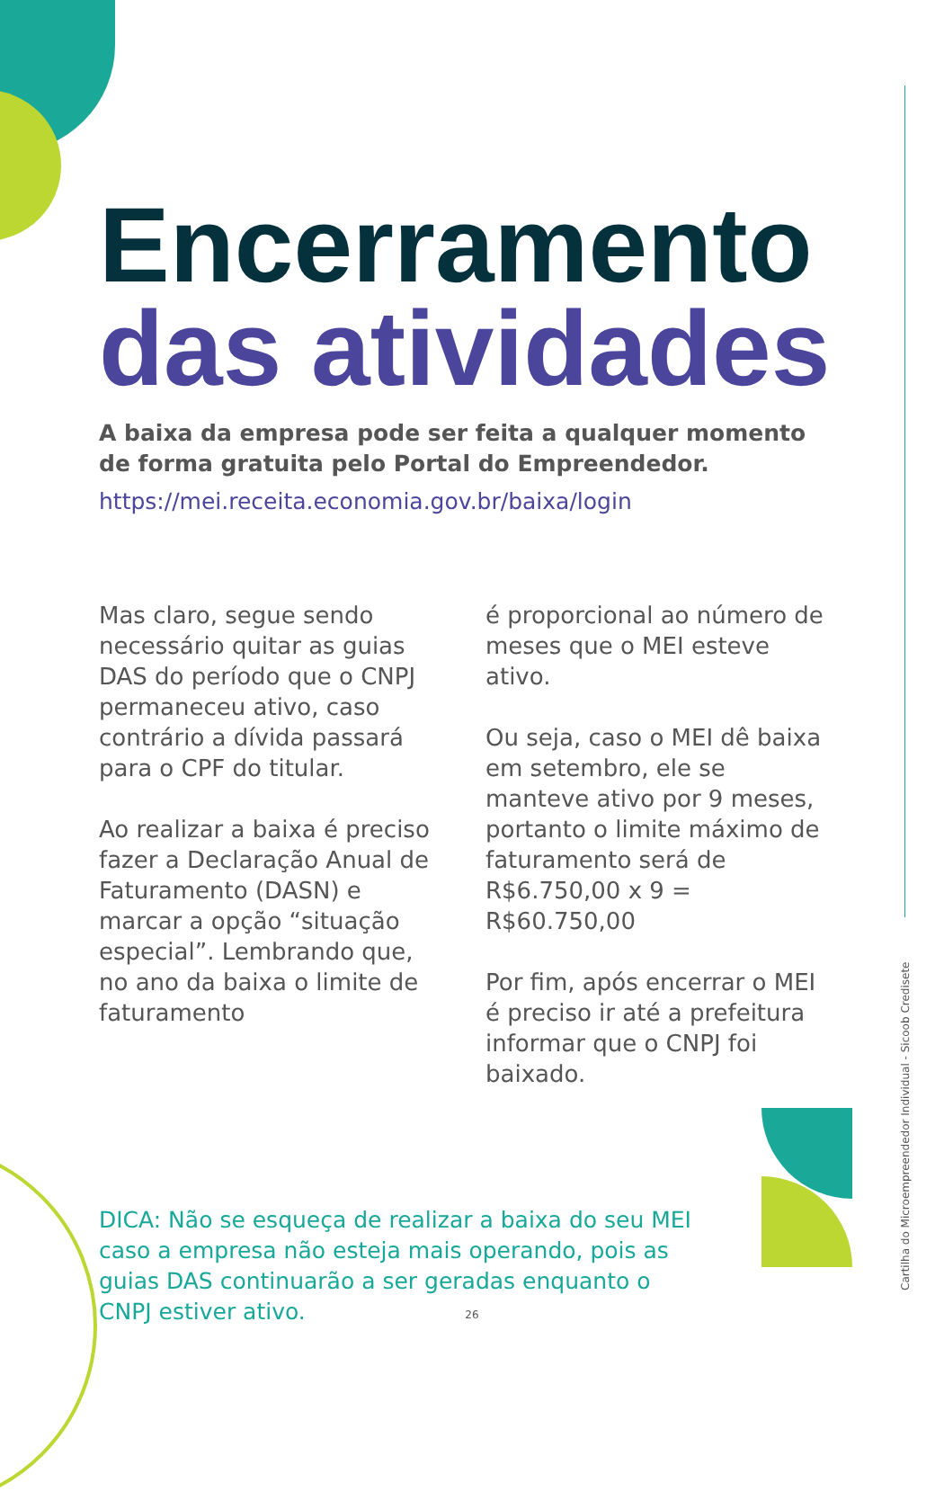Encerramento
das atividades
A baixa da empresa pode ser feita a qualquer momento de forma gratuita pelo Portal do Empreendedor.
https://mei.receita.economia.gov.br/baixa/login
Mas claro, segue sendo necessário quitar as guias DAS do período que o CNPJ permaneceu ativo, caso contrário a dívida passará para o CPF do titular.
Ao realizar a baixa é preciso fazer a Declaração Anual de Faturamento (DASN) e marcar a opção “situação especial”. Lembrando que, no ano da baixa o limite de faturamento
é proporcional ao número de meses que o MEI esteve ativo.
Ou seja, caso o MEI dê baixa em setembro, ele se manteve ativo por 9 meses, portanto o limite máximo de faturamento será de R$6.750,00 x 9 = R$60.750,00
Por fim, após encerrar o MEI é preciso ir até a prefeitura informar que o CNPJ foi baixado.
DICA: Não se esqueça de realizar a baixa do seu MEI caso a empresa não esteja mais operando, pois as guias DAS continuarão a ser geradas enquanto o CNPJ estiver ativo.
26
Cartilha do Microempreendedor Individual - Sicoob Credisete